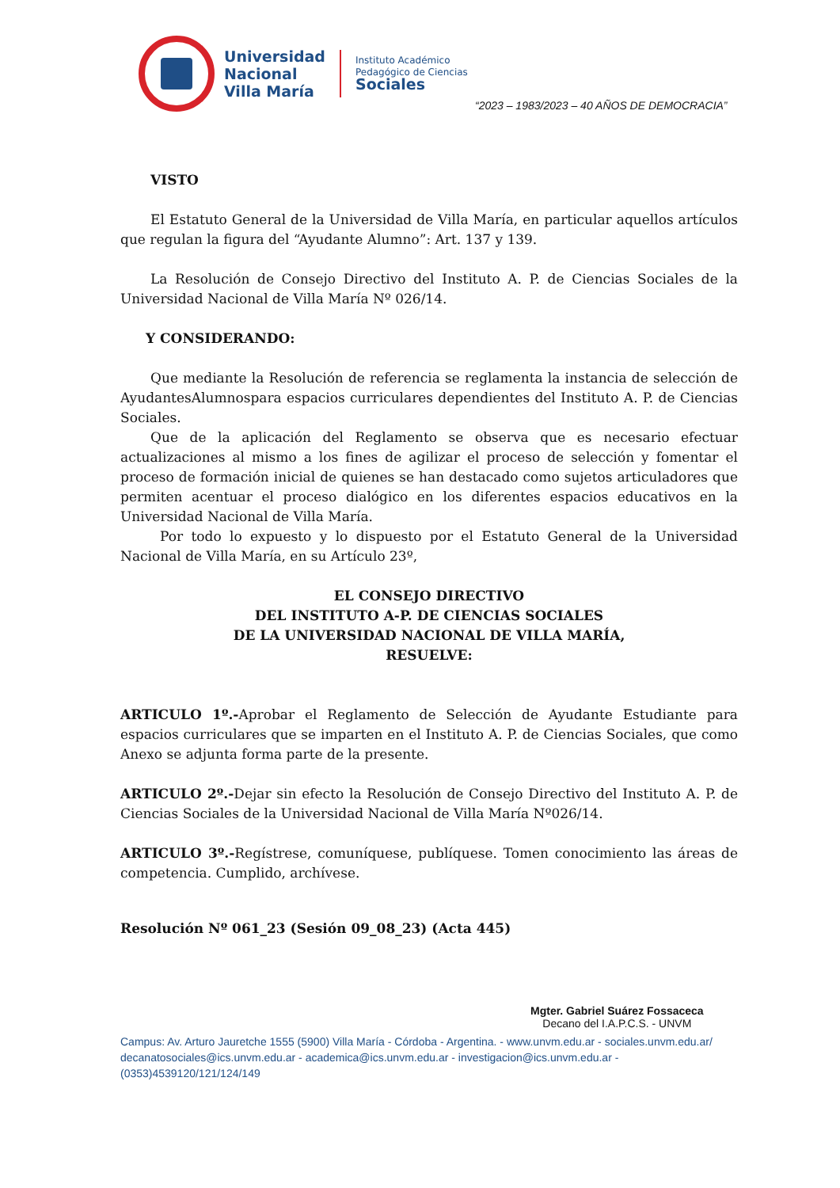Universidad
Nacional
Villa María
Instituto Académico
Pedagógico de Ciencias
Sociales
“2023 – 1983/2023 – 40 AÑOS DE DEMOCRACIA”
VISTO
El Estatuto General de la Universidad de Villa María, en particular aquellos artículos que regulan la figura del “Ayudante Alumno”: Art. 137 y 139.
La Resolución de Consejo Directivo del Instituto A. P. de Ciencias Sociales de la Universidad Nacional de Villa María Nº 026/14.
Y CONSIDERANDO:
Que mediante la Resolución de referencia se reglamenta la instancia de selección de AyudantesAlumnospara espacios curriculares dependientes del Instituto A. P. de Ciencias Sociales.
Que de la aplicación del Reglamento se observa que es necesario efectuar actualizaciones al mismo a los fines de agilizar el proceso de selección y fomentar el proceso de formación inicial de quienes se han destacado como sujetos articuladores que permiten acentuar el proceso dialógico en los diferentes espacios educativos en la Universidad Nacional de Villa María.
Por todo lo expuesto y lo dispuesto por el Estatuto General de la Universidad Nacional de Villa María, en su Artículo 23º,
EL CONSEJO DIRECTIVO
DEL INSTITUTO A-P. DE CIENCIAS SOCIALES
DE LA UNIVERSIDAD NACIONAL DE VILLA MARÍA,
RESUELVE:
ARTICULO 1º.-Aprobar el Reglamento de Selección de Ayudante Estudiante para espacios curriculares que se imparten en el Instituto A. P. de Ciencias Sociales, que como Anexo se adjunta forma parte de la presente.
ARTICULO 2º.-Dejar sin efecto la Resolución de Consejo Directivo del Instituto A. P. de Ciencias Sociales de la Universidad Nacional de Villa María Nº026/14.
ARTICULO 3º.-Regístrese, comuníquese, publíquese. Tomen conocimiento las áreas de competencia. Cumplido, archívese.
Resolución Nº 061_23 (Sesión 09_08_23) (Acta 445)
Mgter. Gabriel Suárez Fossaceca
Decano del I.A.P.C.S. - UNVM
Campus: Av. Arturo Jauretche 1555 (5900) Villa María - Córdoba - Argentina. - www.unvm.edu.ar - sociales.unvm.edu.ar/ decanatosociales@ics.unvm.edu.ar - academica@ics.unvm.edu.ar - investigacion@ics.unvm.edu.ar - (0353)4539120/121/124/149